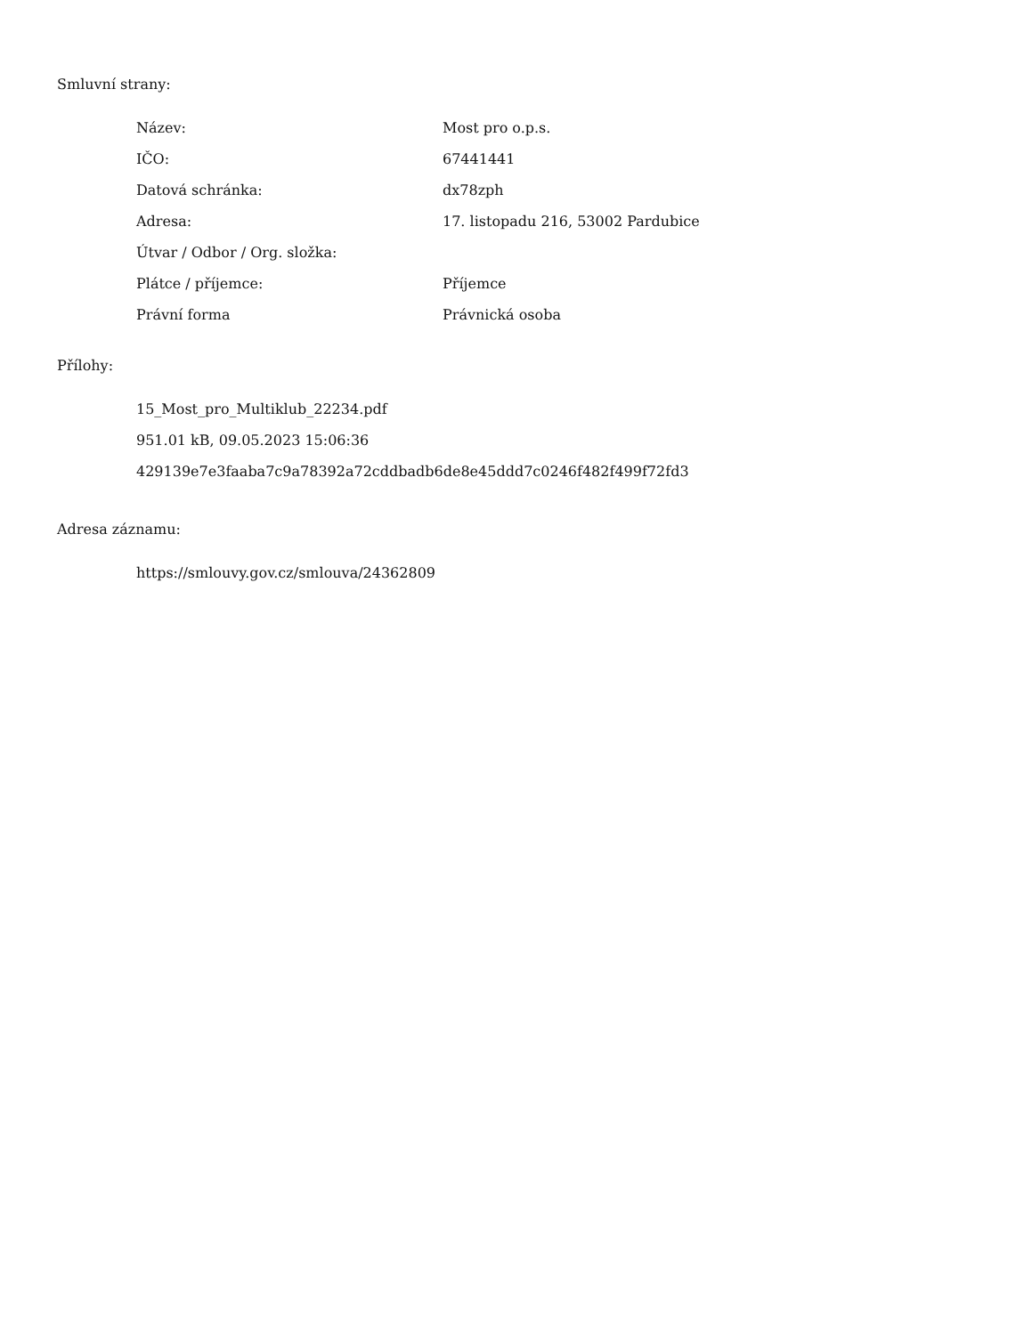Smluvní strany:
| Název: | Most pro o.p.s. |
| IČO: | 67441441 |
| Datová schránka: | dx78zph |
| Adresa: | 17. listopadu 216, 53002 Pardubice |
| Útvar / Odbor / Org. složka: | |
| Plátce / příjemce: | Příjemce |
| Právní forma | Právnická osoba |
Přílohy:
15_Most_pro_Multiklub_22234.pdf
951.01 kB, 09.05.2023 15:06:36
429139e7e3faaba7c9a78392a72cddbadb6de8e45ddd7c0246f482f499f72fd3
Adresa záznamu:
https://smlouvy.gov.cz/smlouva/24362809